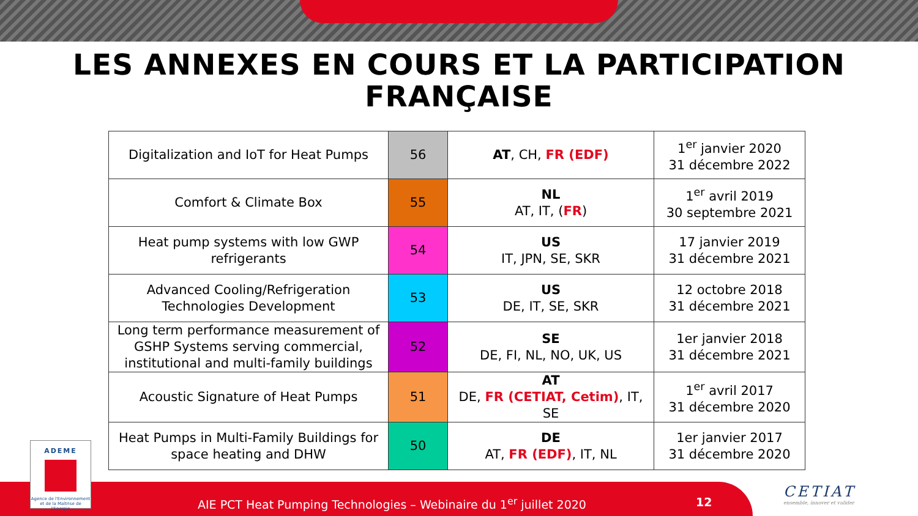LES ANNEXES EN COURS ET LA PARTICIPATION
FRANÇAISE
| Digitalization and IoT for Heat Pumps | 56 | AT , CH, FR (EDF) | 1<sup>er</sup> janvier 2020 31 décembre 2022 |
| Comfort & Climate Box | 55 | NL AT, IT, ( FR ) | 1<sup>er</sup> avril 2019 30 septembre 2021 |
| Heat pump systems with low GWP refrigerants | 54 | US IT, JPN, SE, SKR | 17 janvier 2019 31 décembre 2021 |
| Advanced Cooling/Refrigeration Technologies Development | 53 | US DE, IT, SE, SKR | 12 octobre 2018 31 décembre 2021 |
| Long term performance measurement of GSHP Systems serving commercial, institutional and multi-family buildings | 52 | SE DE, FI, NL, NO, UK, US | 1er janvier 2018 31 décembre 2021 |
| Acoustic Signature of Heat Pumps | 51 | AT DE, FR (CETIAT, Cetim) , IT, SE | 1<sup>er</sup> avril 2017 31 décembre 2020 |
| Heat Pumps in Multi-Family Buildings for space heating and DHW | 50 | DE AT, FR (EDF) , IT, NL | 1er janvier 2017 31 décembre 2020 |
AIE PCT Heat Pumping Technologies – Webinaire du 1<sup>er</sup> juillet 2020 12
ADEME
Agence de l'Environnement et de la Maîtrise de l'Energie
CETIAT
ensemble, innover et valider